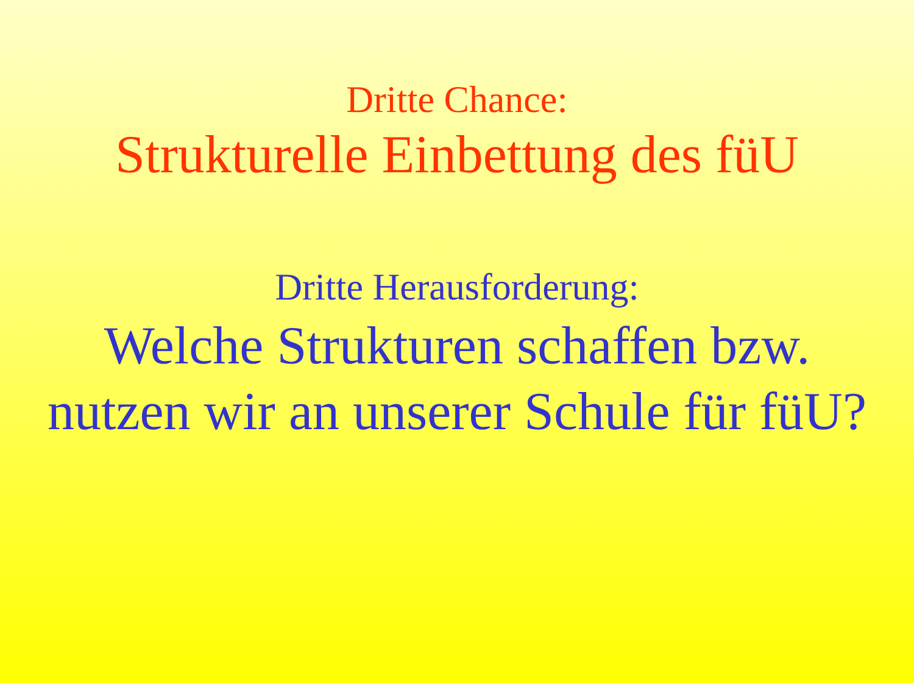Dritte Chance:
Strukturelle Einbettung des füU
Dritte Herausforderung:
Welche Strukturen schaffen bzw.
nutzen wir an unserer Schule für füU?